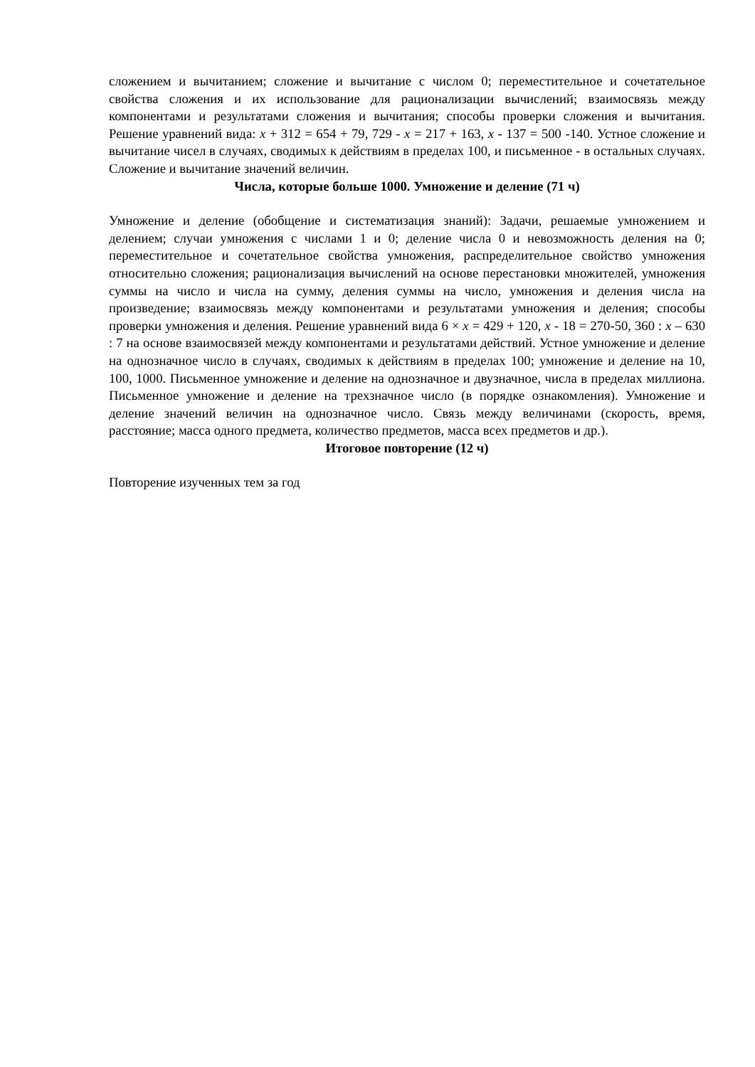сложением и вычитанием; сложение и вычитание с числом 0; переместительное и сочетательное свойства сложения и их использование для рационализации вычислений; взаимосвязь между компонентами и результатами сложения и вычитания; способы проверки сложения и вычитания. Решение уравнений вида: x + 312 = 654 + 79, 729 - x = 217 + 163, x - 137 = 500 -140. Устное сложение и вычитание чисел в случаях, сводимых к действиям в пределах 100, и письменное - в остальных случаях. Сложение и вычитание значений величин.
Числа, которые больше 1000. Умножение и деление (71 ч)
Умножение и деление (обобщение и систематизация знаний): Задачи, решаемые умножением и делением; случаи умножения с числами 1 и 0; деление числа 0 и невозможность деления на 0; переместительное и сочетательное свойства умножения, распределительное свойство умножения относительно сложения; рационализация вычислений на основе перестановки множителей, умножения суммы на число и числа на сумму, деления суммы на число, умножения и деления числа на произведение; взаимосвязь между компонентами и результатами умножения и деления; способы проверки умножения и деления. Решение уравнений вида 6 × x = 429 + 120, x - 18 = 270-50, 360 : x – 630 : 7 на основе взаимосвязей между компонентами и результатами действий. Устное умножение и деление на однозначное число в случаях, сводимых к действиям в пределах 100; умножение и деление на 10, 100, 1000. Письменное умножение и деление на однозначное и двузначное, числа в пределах миллиона. Письменное умножение и деление на трехзначное число (в порядке ознакомления). Умножение и деление значений величин на однозначное число. Связь между величинами (скорость, время, расстояние; масса одного предмета, количество предметов, масса всех предметов и др.).
Итоговое повторение (12 ч)
Повторение изученных тем за год